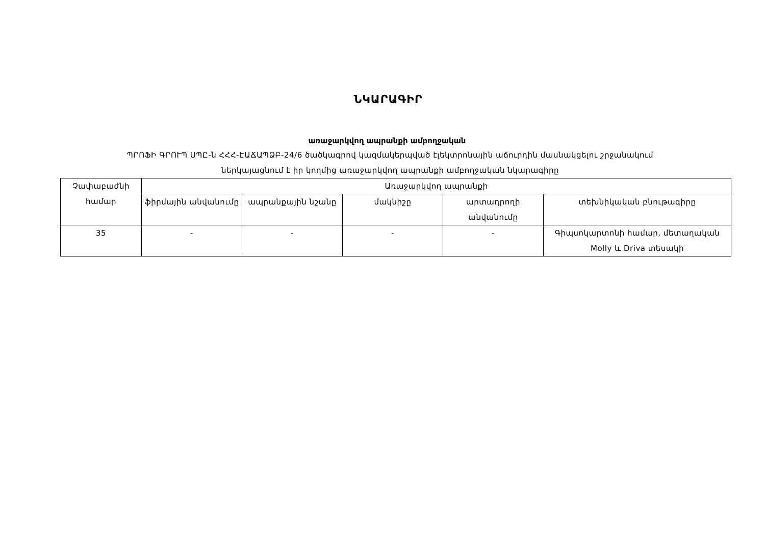ՆԿԱՐԱԳԻՐ
առաջարկվող ապրանքի ամբողջական
ՊՐՈՖԻ ԳՐՈՒՊ ՍՊԸ-ն ՀՀՀ-ԷԱՃԱՊՁԲ-24/6 ծածկագրով կազմակերպված էլեկտրոնային աճուրդին մասնակցելու շրջանակում
ներկայացնում է իր կողմից առաջարկվող ապրանքի ամբողջական նկարագիրը
| Չափաբաժնի համար | Առաջարկվող ապրանքի | | | | |
| --- | --- | --- | --- | --- | --- |
| | ֆիրմային անվանումը | ապրանքային նշանը | մակնիշը | արտադրողի անվանումը | տեխնիկական բնութագիրը |
| 35 | - | - | - | - | Գիպսոկարտոնի համար, մետաղական Molly և Driva տեսակի |